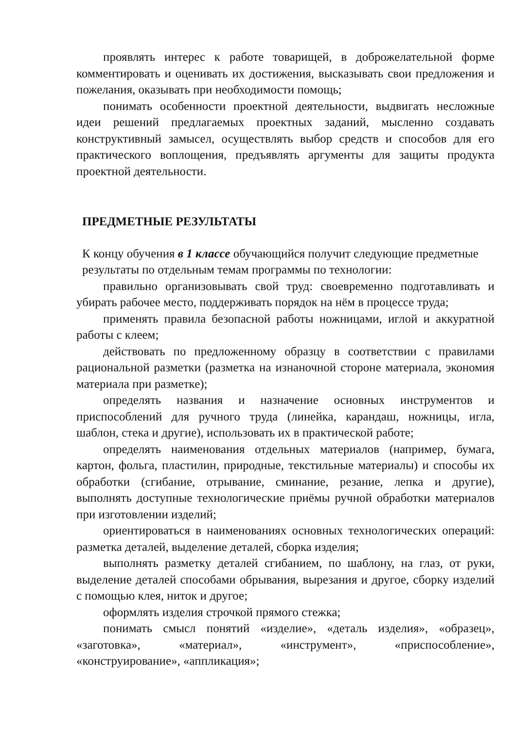проявлять интерес к работе товарищей, в доброжелательной форме комментировать и оценивать их достижения, высказывать свои предложения и пожелания, оказывать при необходимости помощь;
понимать особенности проектной деятельности, выдвигать несложные идеи решений предлагаемых проектных заданий, мысленно создавать конструктивный замысел, осуществлять выбор средств и способов для его практического воплощения, предъявлять аргументы для защиты продукта проектной деятельности.
ПРЕДМЕТНЫЕ РЕЗУЛЬТАТЫ
К концу обучения в 1 классе обучающийся получит следующие предметные результаты по отдельным темам программы по технологии:
правильно организовывать свой труд: своевременно подготавливать и убирать рабочее место, поддерживать порядок на нём в процессе труда;
применять правила безопасной работы ножницами, иглой и аккуратной работы с клеем;
действовать по предложенному образцу в соответствии с правилами рациональной разметки (разметка на изнаночной стороне материала, экономия материала при разметке);
определять названия и назначение основных инструментов и приспособлений для ручного труда (линейка, карандаш, ножницы, игла, шаблон, стека и другие), использовать их в практической работе;
определять наименования отдельных материалов (например, бумага, картон, фольга, пластилин, природные, текстильные материалы) и способы их обработки (сгибание, отрывание, сминание, резание, лепка и другие), выполнять доступные технологические приёмы ручной обработки материалов при изготовлении изделий;
ориентироваться в наименованиях основных технологических операций: разметка деталей, выделение деталей, сборка изделия;
выполнять разметку деталей сгибанием, по шаблону, на глаз, от руки, выделение деталей способами обрывания, вырезания и другое, сборку изделий с помощью клея, ниток и другое;
оформлять изделия строчкой прямого стежка;
понимать смысл понятий «изделие», «деталь изделия», «образец», «заготовка», «материал», «инструмент», «приспособление», «конструирование», «аппликация»;